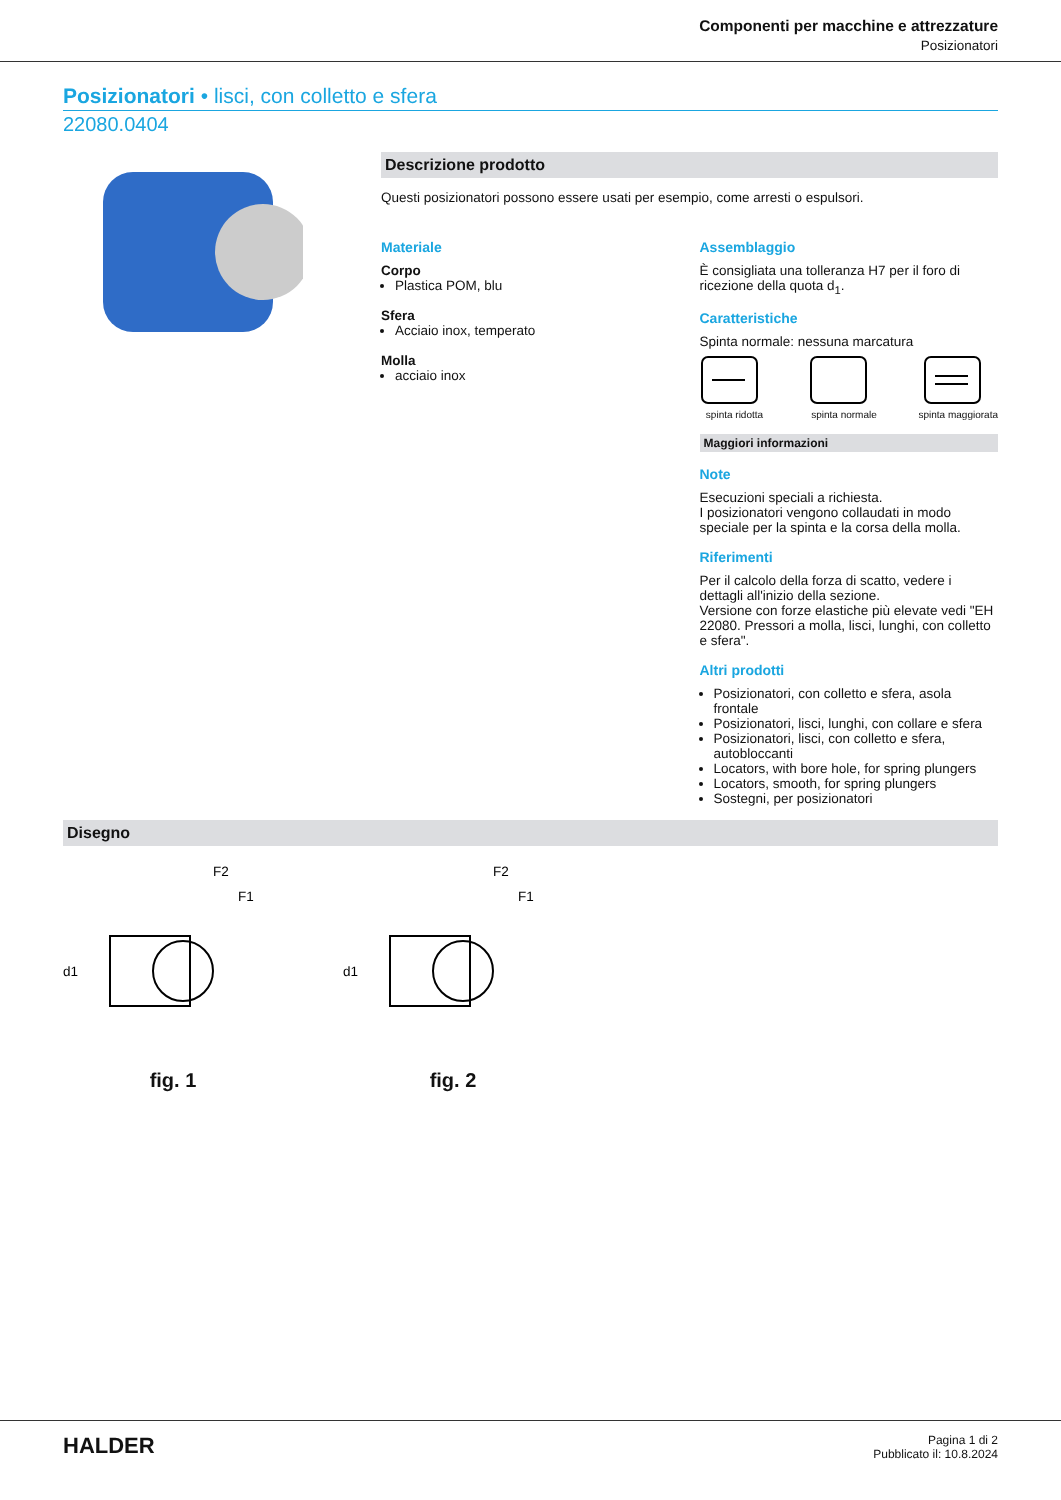Componenti per macchine e attrezzature
Posizionatori
Posizionatori • lisci, con colletto e sfera
22080.0404
Descrizione prodotto
Questi posizionatori possono essere usati per esempio, come arresti o espulsori.
Materiale
Corpo
Plastica POM, blu
Sfera
Acciaio inox, temperato
Molla
acciaio inox
Assemblaggio
È consigliata una tolleranza H7 per il foro di ricezione della quota d<sub>1</sub>.
Caratteristiche
Spinta normale: nessuna marcatura
spinta ridotta
spinta normale
spinta maggiorata
Maggiori informazioni
Note
Esecuzioni speciali a richiesta.
I posizionatori vengono collaudati in modo speciale per la spinta e la corsa della molla.
Riferimenti
Per il calcolo della forza di scatto, vedere i dettagli all'inizio della sezione.
Versione con forze elastiche più elevate vedi "EH 22080. Pressori a molla, lisci, lunghi, con colletto e sfera".
Altri prodotti
Posizionatori, con colletto e sfera, asola frontale
Posizionatori, lisci, lunghi, con collare e sfera
Posizionatori, lisci, con colletto e sfera, autobloccanti
Locators, with bore hole, for spring plungers
Locators, smooth, for spring plungers
Sostegni, per posizionatori
Disegno
F2
F1
d1
fig. 1
F2
F1
d1
fig. 2
HALDER
Pagina 1 di 2
Pubblicato il: 10.8.2024